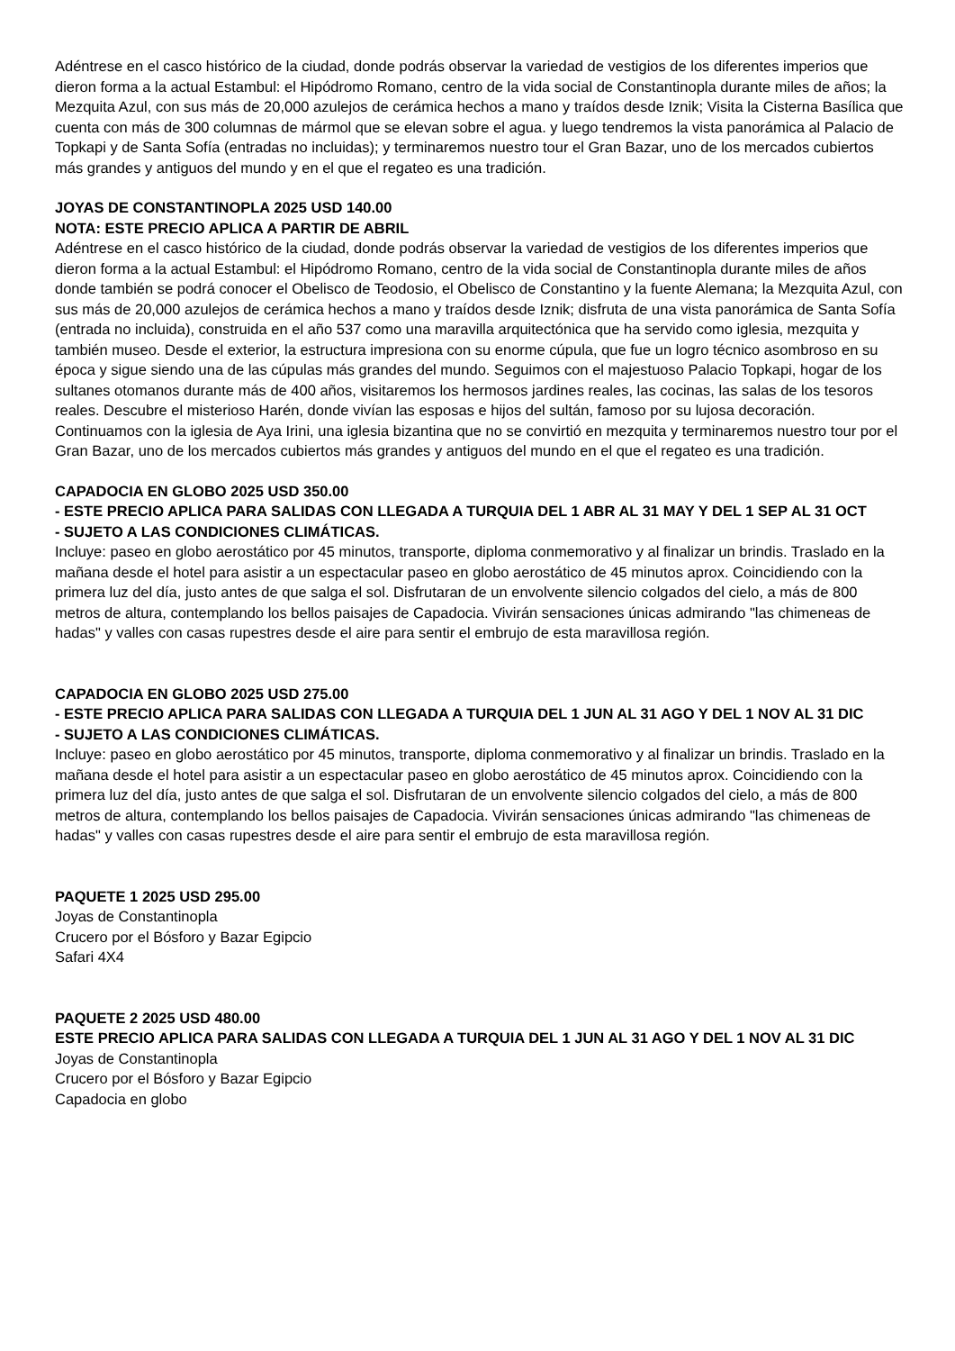Adéntrese en el casco histórico de la ciudad, donde podrás observar la variedad de vestigios de los diferentes imperios que dieron forma a la actual Estambul: el Hipódromo Romano, centro de la vida social de Constantinopla durante miles de años; la Mezquita Azul, con sus más de 20,000 azulejos de cerámica hechos a mano y traídos desde Iznik; Visita la Cisterna Basílica que cuenta con más de 300 columnas de mármol que se elevan sobre el agua. y luego tendremos la vista panorámica al Palacio de Topkapi y de Santa Sofía (entradas no incluidas); y terminaremos nuestro tour el Gran Bazar, uno de los mercados cubiertos más grandes y antiguos del mundo y en el que el regateo es una tradición.
JOYAS DE CONSTANTINOPLA 2025 USD 140.00
NOTA: ESTE PRECIO APLICA A PARTIR DE ABRIL
Adéntrese en el casco histórico de la ciudad, donde podrás observar la variedad de vestigios de los diferentes imperios que dieron forma a la actual Estambul: el Hipódromo Romano, centro de la vida social de Constantinopla durante miles de años donde también se podrá conocer el Obelisco de Teodosio, el Obelisco de Constantino y la fuente Alemana; la Mezquita Azul, con sus más de 20,000 azulejos de cerámica hechos a mano y traídos desde Iznik; disfruta de una vista panorámica de Santa Sofía (entrada no incluida), construida en el año 537 como una maravilla arquitectónica que ha servido como iglesia, mezquita y también museo. Desde el exterior, la estructura impresiona con su enorme cúpula, que fue un logro técnico asombroso en su época y sigue siendo una de las cúpulas más grandes del mundo. Seguimos con el majestuoso Palacio Topkapi, hogar de los sultanes otomanos durante más de 400 años, visitaremos los hermosos jardines reales, las cocinas, las salas de los tesoros reales. Descubre el misterioso Harén, donde vivían las esposas e hijos del sultán, famoso por su lujosa decoración. Continuamos con la iglesia de Aya Irini, una iglesia bizantina que no se convirtió en mezquita y terminaremos nuestro tour por el Gran Bazar, uno de los mercados cubiertos más grandes y antiguos del mundo en el que el regateo es una tradición.
CAPADOCIA EN GLOBO 2025 USD 350.00
- ESTE PRECIO APLICA PARA SALIDAS CON LLEGADA A TURQUIA DEL 1 ABR AL 31 MAY Y DEL 1 SEP AL 31 OCT
- SUJETO A LAS CONDICIONES CLIMÁTICAS.
Incluye: paseo en globo aerostático por 45 minutos, transporte, diploma conmemorativo y al finalizar un brindis. Traslado en la mañana desde el hotel para asistir a un espectacular paseo en globo aerostático de 45 minutos aprox. Coincidiendo con la primera luz del día, justo antes de que salga el sol. Disfrutaran de un envolvente silencio colgados del cielo, a más de 800 metros de altura, contemplando los bellos paisajes de Capadocia. Vivirán sensaciones únicas admirando "las chimeneas de hadas" y valles con casas rupestres desde el aire para sentir el embrujo de esta maravillosa región.
CAPADOCIA EN GLOBO 2025 USD 275.00
- ESTE PRECIO APLICA PARA SALIDAS CON LLEGADA A TURQUIA DEL 1 JUN AL 31 AGO Y DEL 1 NOV AL 31 DIC
- SUJETO A LAS CONDICIONES CLIMÁTICAS.
Incluye: paseo en globo aerostático por 45 minutos, transporte, diploma conmemorativo y al finalizar un brindis. Traslado en la mañana desde el hotel para asistir a un espectacular paseo en globo aerostático de 45 minutos aprox. Coincidiendo con la primera luz del día, justo antes de que salga el sol. Disfrutaran de un envolvente silencio colgados del cielo, a más de 800 metros de altura, contemplando los bellos paisajes de Capadocia. Vivirán sensaciones únicas admirando "las chimeneas de hadas" y valles con casas rupestres desde el aire para sentir el embrujo de esta maravillosa región.
PAQUETE 1 2025 USD 295.00
Joyas de Constantinopla
Crucero por el Bósforo y Bazar Egipcio
Safari 4X4
PAQUETE 2 2025 USD 480.00
ESTE PRECIO APLICA PARA SALIDAS CON LLEGADA A TURQUIA DEL 1 JUN AL 31 AGO Y DEL 1 NOV AL 31 DIC
Joyas de Constantinopla
Crucero por el Bósforo y Bazar Egipcio
Capadocia en globo